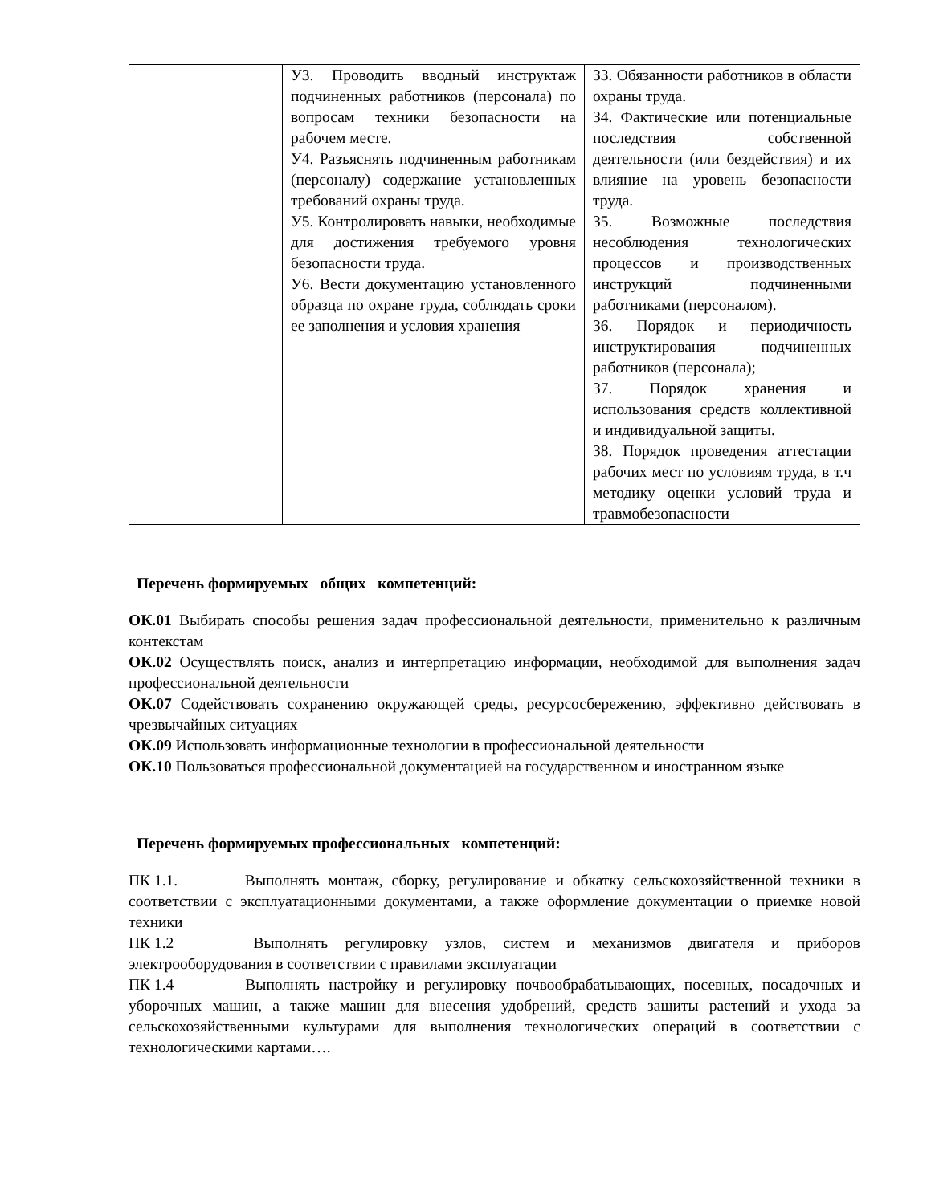| | У3. Проводить вводный инструктаж подчиненных работников (персонала) по вопросам техники безопасности на рабочем месте. У4. Разъяснять подчиненным работникам (персоналу) содержание установленных требований охраны труда. У5. Контролировать навыки, необходимые для достижения требуемого уровня безопасности труда. У6. Вести документацию установленного образца по охране труда, соблюдать сроки ее заполнения и условия хранения | З3. Обязанности работников в области охраны труда. З4. Фактические или потенциальные последствия собственной деятельности (или бездействия) и их влияние на уровень безопасности труда. З5. Возможные последствия несоблюдения технологических процессов и производственных инструкций подчиненными работниками (персоналом). З6. Порядок и периодичность инструктирования подчиненных работников (персонала); З7. Порядок хранения и использования средств коллективной и индивидуальной защиты. З8. Порядок проведения аттестации рабочих мест по условиям труда, в т.ч методику оценки условий труда и травмобезопасности |
Перечень формируемых общих компетенций:
ОК.01 Выбирать способы решения задач профессиональной деятельности, применительно к различным контекстам
ОК.02 Осуществлять поиск, анализ и интерпретацию информации, необходимой для выполнения задач профессиональной деятельности
ОК.07 Содействовать сохранению окружающей среды, ресурсосбережению, эффективно действовать в чрезвычайных ситуациях
ОК.09 Использовать информационные технологии в профессиональной деятельности
ОК.10 Пользоваться профессиональной документацией на государственном и иностранном языке
Перечень формируемых профессиональных компетенций:
ПК 1.1. Выполнять монтаж, сборку, регулирование и обкатку сельскохозяйственной техники в соответствии с эксплуатационными документами, а также оформление документации о приемке новой техники
ПК 1.2 Выполнять регулировку узлов, систем и механизмов двигателя и приборов электрооборудования в соответствии с правилами эксплуатации
ПК 1.4 Выполнять настройку и регулировку почвообрабатывающих, посевных, посадочных и уборочных машин, а также машин для внесения удобрений, средств защиты растений и ухода за сельскохозяйственными культурами для выполнения технологических операций в соответствии с технологическими картами….